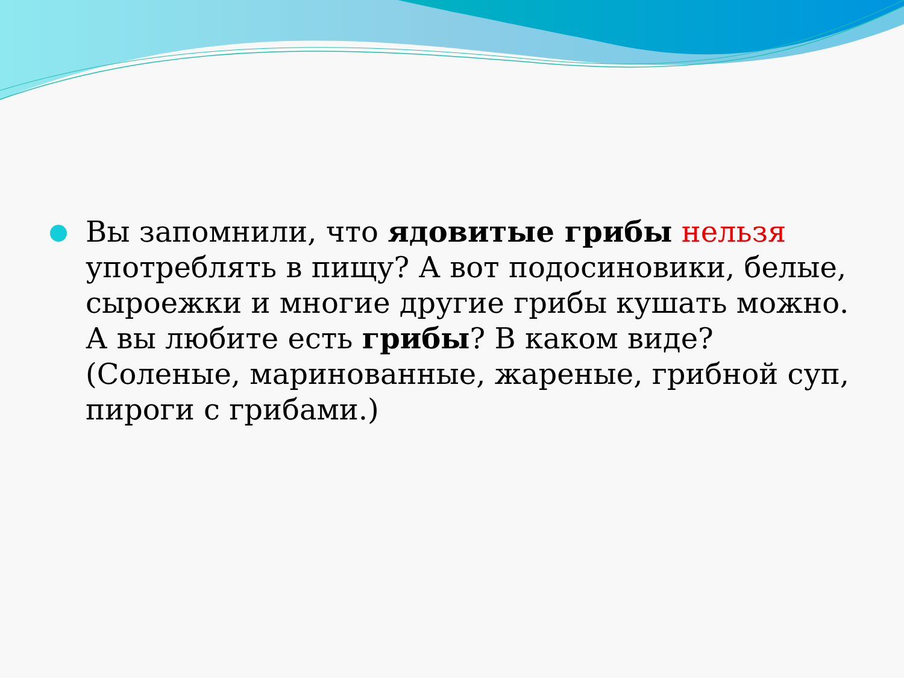Вы запомнили, что ядовитые грибы нельзя употреблять в пищу? А вот подосиновики, белые, сыроежки и многие другие грибы кушать можно. А вы любите есть грибы? В каком виде? (Соленые, маринованные, жареные, грибной суп, пироги с грибами.)